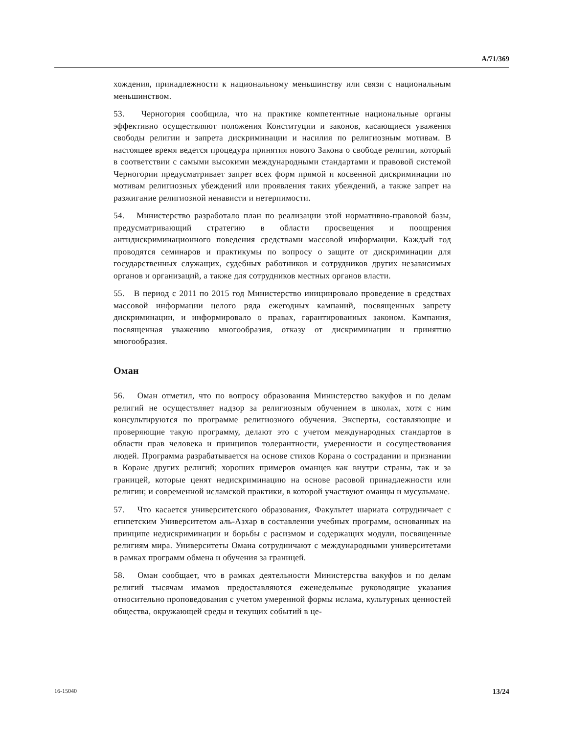A/71/369
хождения, принадлежности к национальному меньшинству или связи с национальным меньшинством.
53. Черногория сообщила, что на практике компетентные национальные органы эффективно осуществляют положения Конституции и законов, касающиеся уважения свободы религии и запрета дискриминации и насилия по религиозным мотивам. В настоящее время ведется процедура принятия нового Закона о свободе религии, который в соответствии с самыми высокими международными стандартами и правовой системой Черногории предусматривает запрет всех форм прямой и косвенной дискриминации по мотивам религиозных убеждений или проявления таких убеждений, а также запрет на разжигание религиозной ненависти и нетерпимости.
54. Министерство разработало план по реализации этой нормативно-правовой базы, предусматривающий стратегию в области просвещения и поощрения антидискриминационного поведения средствами массовой информации. Каждый год проводятся семинаров и практикумы по вопросу о защите от дискриминации для государственных служащих, судебных работников и сотрудников других независимых органов и организаций, а также для сотрудников местных органов власти.
55. В период с 2011 по 2015 год Министерство инициировало проведение в средствах массовой информации целого ряда ежегодных кампаний, посвященных запрету дискриминации, и информировало о правах, гарантированных законом. Кампания, посвященная уважению многообразия, отказу от дискриминации и принятию многообразия.
Оман
56. Оман отметил, что по вопросу образования Министерство вакуфов и по делам религий не осуществляет надзор за религиозным обучением в школах, хотя с ним консультируются по программе религиозного обучения. Эксперты, составляющие и проверяющие такую программу, делают это с учетом международных стандартов в области прав человека и принципов толерантности, умеренности и сосуществования людей. Программа разрабатывается на основе стихов Корана о сострадании и признании в Коране других религий; хороших примеров оманцев как внутри страны, так и за границей, которые ценят недискриминацию на основе расовой принадлежности или религии; и современной исламской практики, в которой участвуют оманцы и мусульмане.
57. Что касается университетского образования, Факультет шариата сотрудничает с египетским Университетом аль-Азхар в составлении учебных программ, основанных на принципе недискриминации и борьбы с расизмом и содержащих модули, посвященные религиям мира. Университеты Омана сотрудничают с международными университетами в рамках программ обмена и обучения за границей.
58. Оман сообщает, что в рамках деятельности Министерства вакуфов и по делам религий тысячам имамов предоставляются еженедельные руководящие указания относительно проповедования с учетом умеренной формы ислама, культурных ценностей общества, окружающей среды и текущих событий в це-
16-15040 13/24